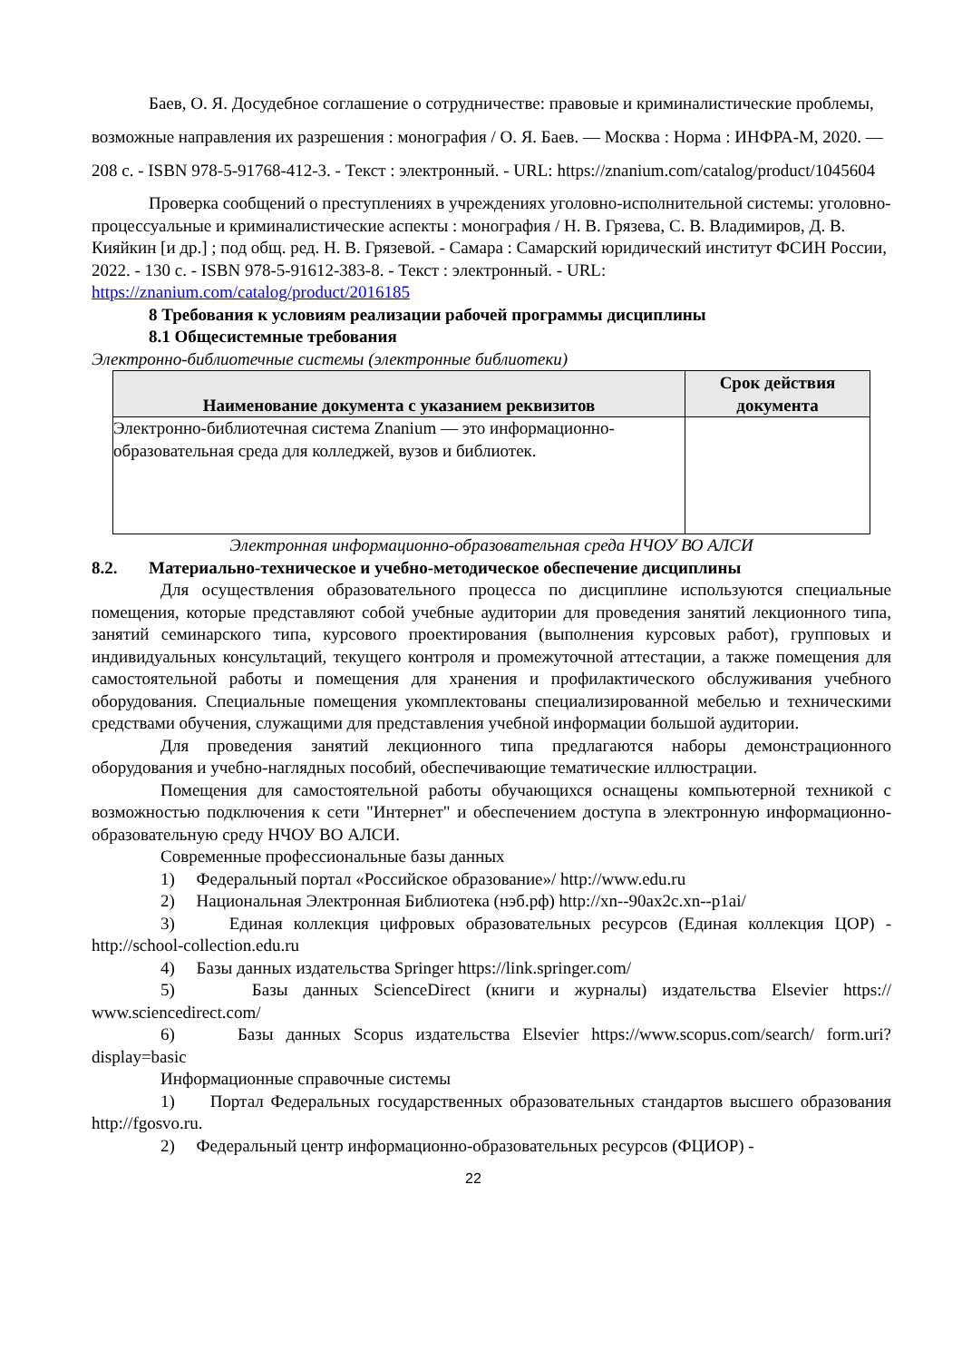Баев, О. Я. Досудебное соглашение о сотрудничестве: правовые и криминалистические проблемы, возможные направления их разрешения : монография / О. Я. Баев. — Москва : Норма : ИНФРА-М, 2020. — 208 с. - ISBN 978-5-91768-412-3. - Текст : электронный. - URL: https://znanium.com/catalog/product/1045604
Проверка сообщений о преступлениях в учреждениях уголовно-исполнительной системы: уголовно-процессуальные и криминалистические аспекты : монография / Н. В. Грязева, С. В. Владимиров, Д. В. Кияйкин [и др.] ; под общ. ред. Н. В. Грязевой. - Самара : Самарский юридический институт ФСИН России, 2022. - 130 с. - ISBN 978-5-91612-383-8. - Текст : электронный. - URL: https://znanium.com/catalog/product/2016185
8 Требования к условиям реализации рабочей программы дисциплины
8.1 Общесистемные требования
Электронно-библиотечные системы (электронные библиотеки)
| Наименование документа с указанием реквизитов | Срок действия документа |
| --- | --- |
| Электронно-библиотечная система Znanium — это информационно-образовательная среда для колледжей, вузов и библиотек. | |
Электронная информационно-образовательная среда НЧОУ ВО АЛСИ
8.2. Материально-техническое и учебно-методическое обеспечение дисциплины
Для осуществления образовательного процесса по дисциплине используются специальные помещения, которые представляют собой учебные аудитории для проведения занятий лекционного типа, занятий семинарского типа, курсового проектирования (выполнения курсовых работ), групповых и индивидуальных консультаций, текущего контроля и промежуточной аттестации, а также помещения для самостоятельной работы и помещения для хранения и профилактического обслуживания учебного оборудования. Специальные помещения укомплектованы специализированной мебелью и техническими средствами обучения, служащими для представления учебной информации большой аудитории.
Для проведения занятий лекционного типа предлагаются наборы демонстрационного оборудования и учебно-наглядных пособий, обеспечивающие тематические иллюстрации.
Помещения для самостоятельной работы обучающихся оснащены компьютерной техникой с возможностью подключения к сети "Интернет" и обеспечением доступа в электронную информационно-образовательную среду НЧОУ ВО АЛСИ.
Современные профессиональные базы данных
1) Федеральный портал «Российское образование»/ http://www.edu.ru
2) Национальная Электронная Библиотека (нэб.рф) http://xn--90ax2c.xn--p1ai/
3) Единая коллекция цифровых образовательных ресурсов (Единая коллекция ЦОР) - http://school-collection.edu.ru
4) Базы данных издательства Springer https://link.springer.com/
5) Базы данных ScienceDirect (книги и журналы) издательства Elsevier https:// www.sciencedirect.com/
6) Базы данных Scopus издательства Elsevier https://www.scopus.com/search/ form.uri?display=basic
Информационные справочные системы
1) Портал Федеральных государственных образовательных стандартов высшего образования http://fgosvo.ru.
2) Федеральный центр информационно-образовательных ресурсов (ФЦИОР) -
22